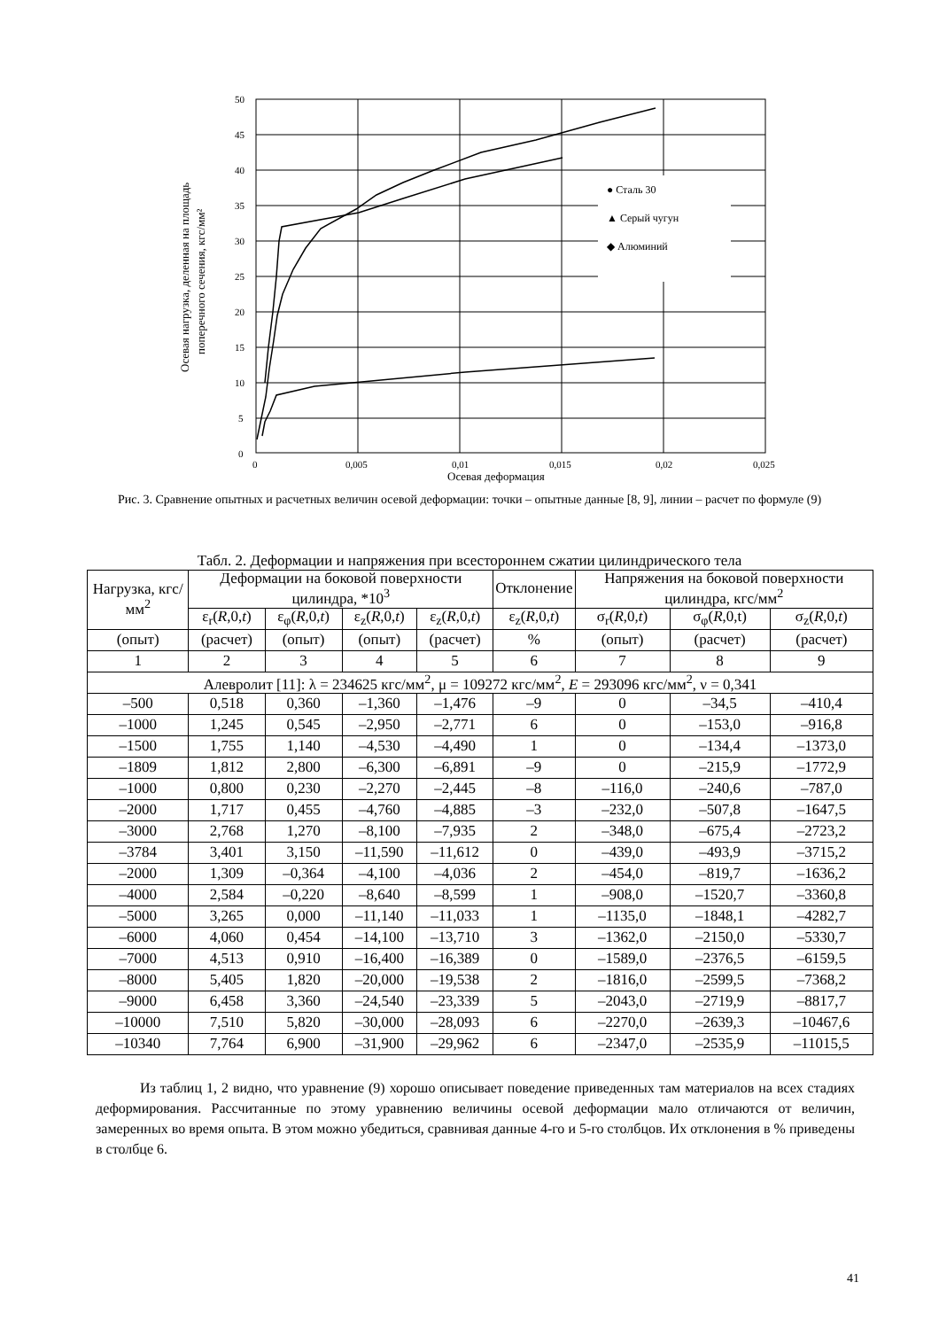50
45
40
35
30
25
20
15
10
5
0
0
0,005
0,01
0,015
0,02
0,025
Осевая деформация
Осевая нагрузка, деленная на площадь
поперечного сечения, кгс/мм²
● Сталь 30
▲ Серый чугун
◆ Алюминий
Рис. 3. Сравнение опытных и расчетных величин осевой деформации: точки – опытные данные [8, 9], линии – расчет по формуле (9)
Табл. 2. Деформации и напряжения при всестороннем сжатии цилиндрического тела
| Нагрузка, кгс/мм<sup>2</sup> | Деформации на боковой поверхности цилиндра, *10<sup>3</sup> | | | | Отклонение | Напряжения на боковой поверхности цилиндра, кгс/мм<sup>2</sup> | | |
| --- | --- | --- | --- | --- | --- | --- | --- | --- |
| | ε<sub>r</sub>( R ,0, t ) | ε<sub>φ</sub>( R ,0, t ) | ε<sub>z</sub>( R ,0, t ) | ε<sub>z</sub>( R ,0, t ) | ε<sub>z</sub>( R ,0, t ) | σ<sub>r</sub>( R ,0, t ) | σ<sub>φ</sub>( R ,0,t) | σ<sub>z</sub>( R ,0, t ) |
| (опыт) | (расчет) | (опыт) | (опыт) | (расчет) | % | (опыт) | (расчет) | (расчет) |
| 1 | 2 | 3 | 4 | 5 | 6 | 7 | 8 | 9 |
| Алевролит [11]: λ = 234625 кгс/мм<sup>2</sup>, μ = 109272 кгс/мм<sup>2</sup>, E = 293096 кгс/мм<sup>2</sup>, ν = 0,341 | | | | | | | | |
| –500 | 0,518 | 0,360 | –1,360 | –1,476 | –9 | 0 | –34,5 | –410,4 |
| –1000 | 1,245 | 0,545 | –2,950 | –2,771 | 6 | 0 | –153,0 | –916,8 |
| –1500 | 1,755 | 1,140 | –4,530 | –4,490 | 1 | 0 | –134,4 | –1373,0 |
| –1809 | 1,812 | 2,800 | –6,300 | –6,891 | –9 | 0 | –215,9 | –1772,9 |
| –1000 | 0,800 | 0,230 | –2,270 | –2,445 | –8 | –116,0 | –240,6 | –787,0 |
| –2000 | 1,717 | 0,455 | –4,760 | –4,885 | –3 | –232,0 | –507,8 | –1647,5 |
| –3000 | 2,768 | 1,270 | –8,100 | –7,935 | 2 | –348,0 | –675,4 | –2723,2 |
| –3784 | 3,401 | 3,150 | –11,590 | –11,612 | 0 | –439,0 | –493,9 | –3715,2 |
| –2000 | 1,309 | –0,364 | –4,100 | –4,036 | 2 | –454,0 | –819,7 | –1636,2 |
| –4000 | 2,584 | –0,220 | –8,640 | –8,599 | 1 | –908,0 | –1520,7 | –3360,8 |
| –5000 | 3,265 | 0,000 | –11,140 | –11,033 | 1 | –1135,0 | –1848,1 | –4282,7 |
| –6000 | 4,060 | 0,454 | –14,100 | –13,710 | 3 | –1362,0 | –2150,0 | –5330,7 |
| –7000 | 4,513 | 0,910 | –16,400 | –16,389 | 0 | –1589,0 | –2376,5 | –6159,5 |
| –8000 | 5,405 | 1,820 | –20,000 | –19,538 | 2 | –1816,0 | –2599,5 | –7368,2 |
| –9000 | 6,458 | 3,360 | –24,540 | –23,339 | 5 | –2043,0 | –2719,9 | –8817,7 |
| –10000 | 7,510 | 5,820 | –30,000 | –28,093 | 6 | –2270,0 | –2639,3 | –10467,6 |
| –10340 | 7,764 | 6,900 | –31,900 | –29,962 | 6 | –2347,0 | –2535,9 | –11015,5 |
Из таблиц 1, 2 видно, что уравнение (9) хорошо описывает поведение приведенных там материалов на всех стадиях деформирования. Рассчитанные по этому уравнению величины осевой деформации мало отличаются от величин, замеренных во время опыта. В этом можно убедиться, сравнивая данные 4-го и 5-го столбцов. Их отклонения в % приведены в столбце 6.
41